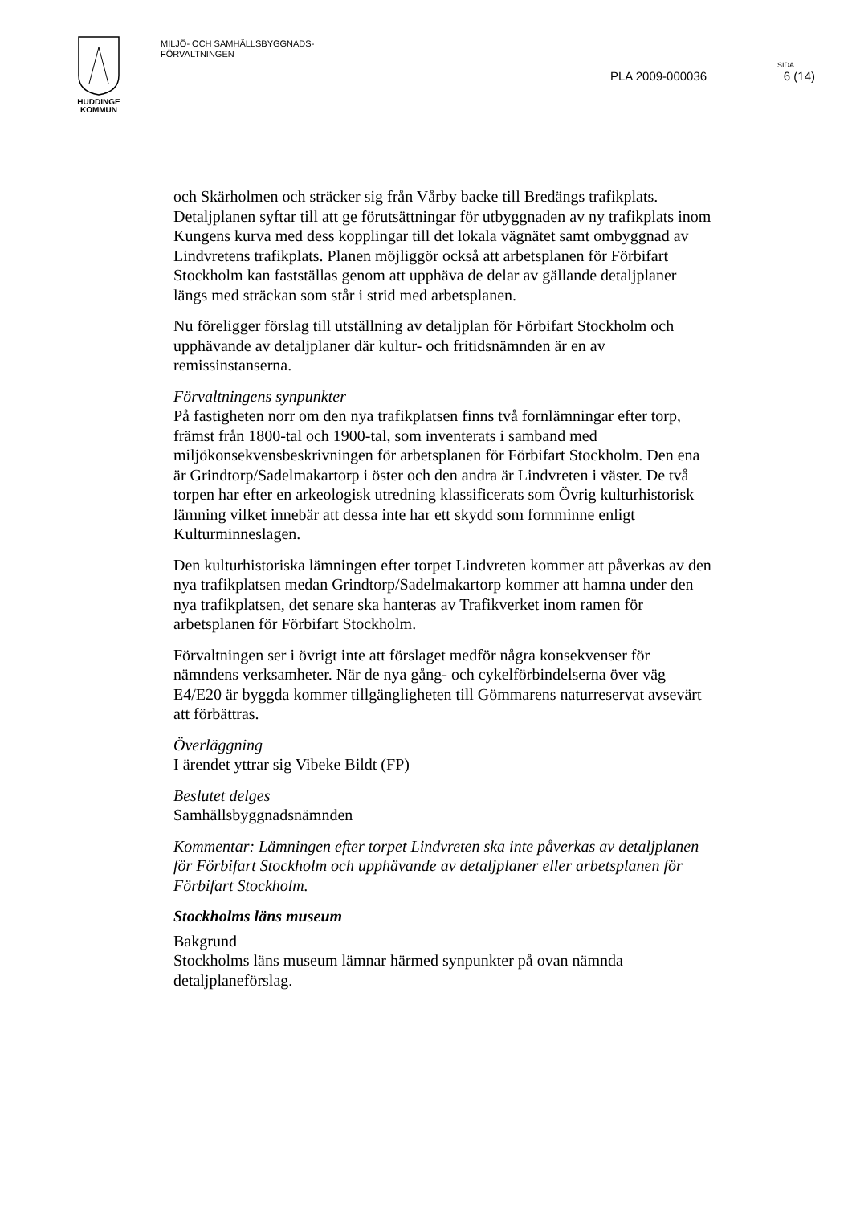HUDDINGE
KOMMUN
MILJÖ- OCH SAMHÄLLSBYGGNADS-
FÖRVALTNINGEN
SIDA
PLA 2009-000036 6 (14)
och Skärholmen och sträcker sig från Vårby backe till Bredängs trafikplats. Detaljplanen syftar till att ge förutsättningar för utbyggnaden av ny trafikplats inom Kungens kurva med dess kopplingar till det lokala vägnätet samt ombyggnad av Lindvretens trafikplats. Planen möjliggör också att arbetsplanen för Förbifart Stockholm kan fastställas genom att upphäva de delar av gällande detaljplaner längs med sträckan som står i strid med arbetsplanen.
Nu föreligger förslag till utställning av detaljplan för Förbifart Stockholm och upphävande av detaljplaner där kultur- och fritidsnämnden är en av remissinstanserna.
Förvaltningens synpunkter
På fastigheten norr om den nya trafikplatsen finns två fornlämningar efter torp, främst från 1800-tal och 1900-tal, som inventerats i samband med miljökonsekvensbeskrivningen för arbetsplanen för Förbifart Stockholm. Den ena är Grindtorp/Sadelmakartorp i öster och den andra är Lindvreten i väster. De två torpen har efter en arkeologisk utredning klassificerats som Övrig kulturhistorisk lämning vilket innebär att dessa inte har ett skydd som fornminne enligt Kulturminneslagen.
Den kulturhistoriska lämningen efter torpet Lindvreten kommer att påverkas av den nya trafikplatsen medan Grindtorp/Sadelmakartorp kommer att hamna under den nya trafikplatsen, det senare ska hanteras av Trafikverket inom ramen för arbetsplanen för Förbifart Stockholm.
Förvaltningen ser i övrigt inte att förslaget medför några konsekvenser för nämndens verksamheter. När de nya gång- och cykelförbindelserna över väg E4/E20 är byggda kommer tillgängligheten till Gömmarens naturreservat avsevärt att förbättras.
Överläggning
I ärendet yttrar sig Vibeke Bildt (FP)
Beslutet delges
Samhällsbyggnadsnämnden
Kommentar: Lämningen efter torpet Lindvreten ska inte påverkas av detaljplanen för Förbifart Stockholm och upphävande av detaljplaner eller arbetsplanen för Förbifart Stockholm.
Stockholms läns museum
Bakgrund
Stockholms läns museum lämnar härmed synpunkter på ovan nämnda detaljplaneförslag.